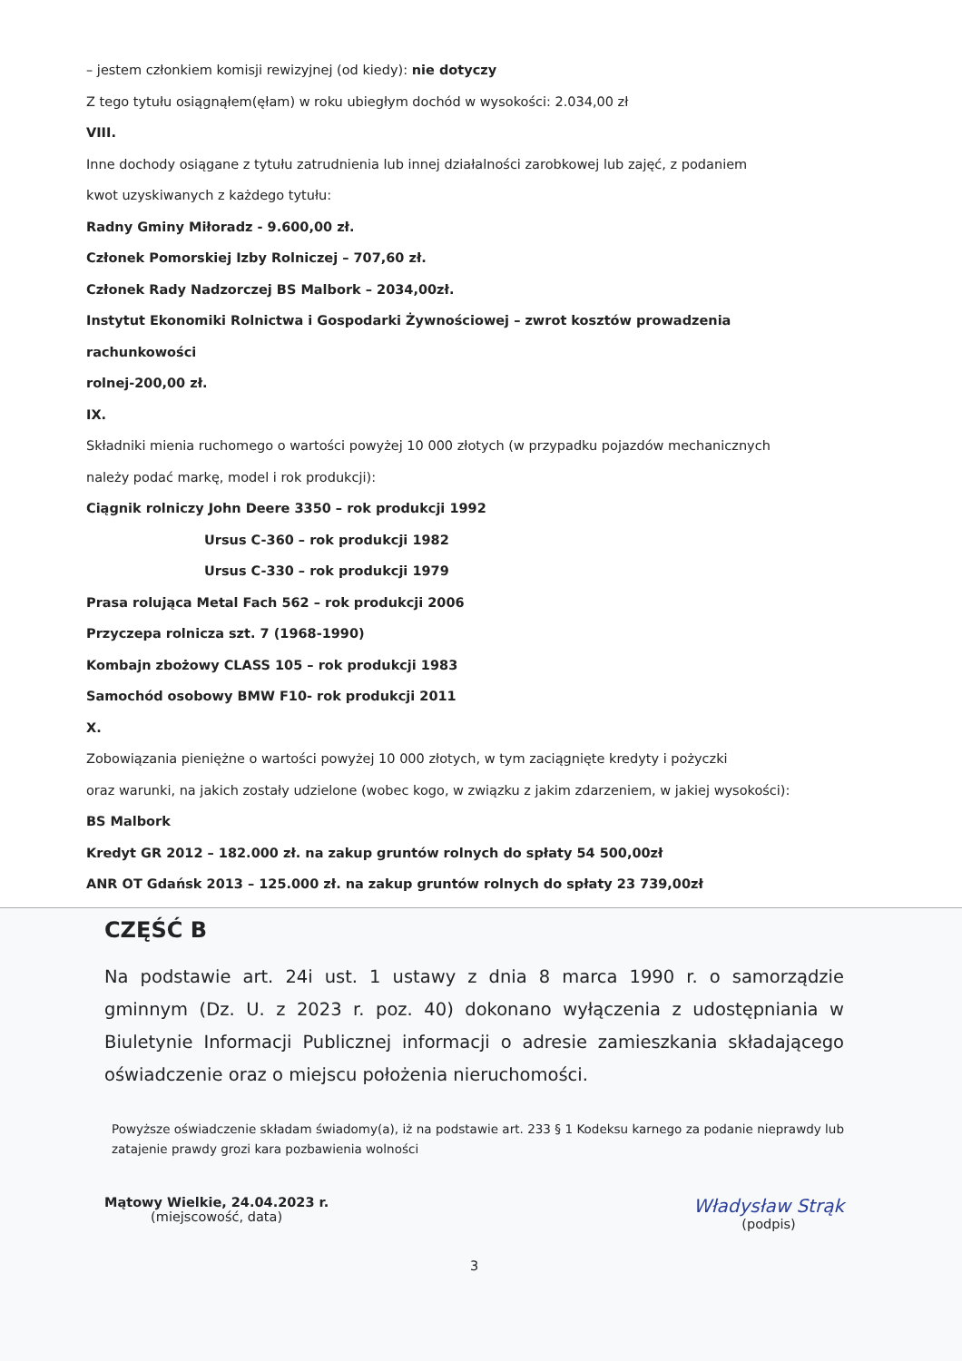– jestem członkiem komisji rewizyjnej (od kiedy): nie dotyczy
Z tego tytułu osiągnąłem(ęłam) w roku ubiegłym dochód w wysokości: 2.034,00 zł
VIII.
Inne dochody osiągane z tytułu zatrudnienia lub innej działalności zarobkowej lub zajęć, z podaniem
kwot uzyskiwanych z każdego tytułu:
Radny Gminy Miłoradz - 9.600,00 zł.
Członek Pomorskiej Izby Rolniczej – 707,60 zł.
Członek Rady Nadzorczej BS Malbork – 2034,00zł.
Instytut Ekonomiki Rolnictwa i Gospodarki Żywnościowej – zwrot kosztów prowadzenia rachunkowości
rolnej-200,00 zł.
IX.
Składniki mienia ruchomego o wartości powyżej 10 000 złotych (w przypadku pojazdów mechanicznych
należy podać markę, model i rok produkcji):
Ciągnik rolniczy John Deere 3350 – rok produkcji 1992
Ursus C-360 – rok produkcji 1982
Ursus C-330 – rok produkcji 1979
Prasa rolująca Metal Fach 562 – rok produkcji 2006
Przyczepa rolnicza szt. 7 (1968-1990)
Kombajn zbożowy CLASS 105 – rok produkcji 1983
Samochód osobowy BMW F10- rok produkcji 2011
X.
Zobowiązania pieniężne o wartości powyżej 10 000 złotych, w tym zaciągnięte kredyty i pożyczki
oraz warunki, na jakich zostały udzielone (wobec kogo, w związku z jakim zdarzeniem, w jakiej wysokości):
BS Malbork
Kredyt GR 2012 – 182.000 zł. na zakup gruntów rolnych do spłaty 54 500,00zł
ANR OT Gdańsk 2013 – 125.000 zł. na zakup gruntów rolnych do spłaty 23 739,00zł
CZĘŚĆ B
Na podstawie art. 24i ust. 1 ustawy z dnia 8 marca 1990 r. o samorządzie gminnym (Dz. U. z 2023 r. poz. 40) dokonano wyłączenia z udostępniania w Biuletynie Informacji Publicznej informacji o adresie zamieszkania składającego oświadczenie oraz o miejscu położenia nieruchomości.
Powyższe oświadczenie składam świadomy(a), iż na podstawie art. 233 § 1 Kodeksu karnego za podanie nieprawdy lub zatajenie prawdy grozi kara pozbawienia wolności
Mątowy Wielkie, 24.04.2023 r.
(miejscowość, data)
Władysław Strąk
(podpis)
3